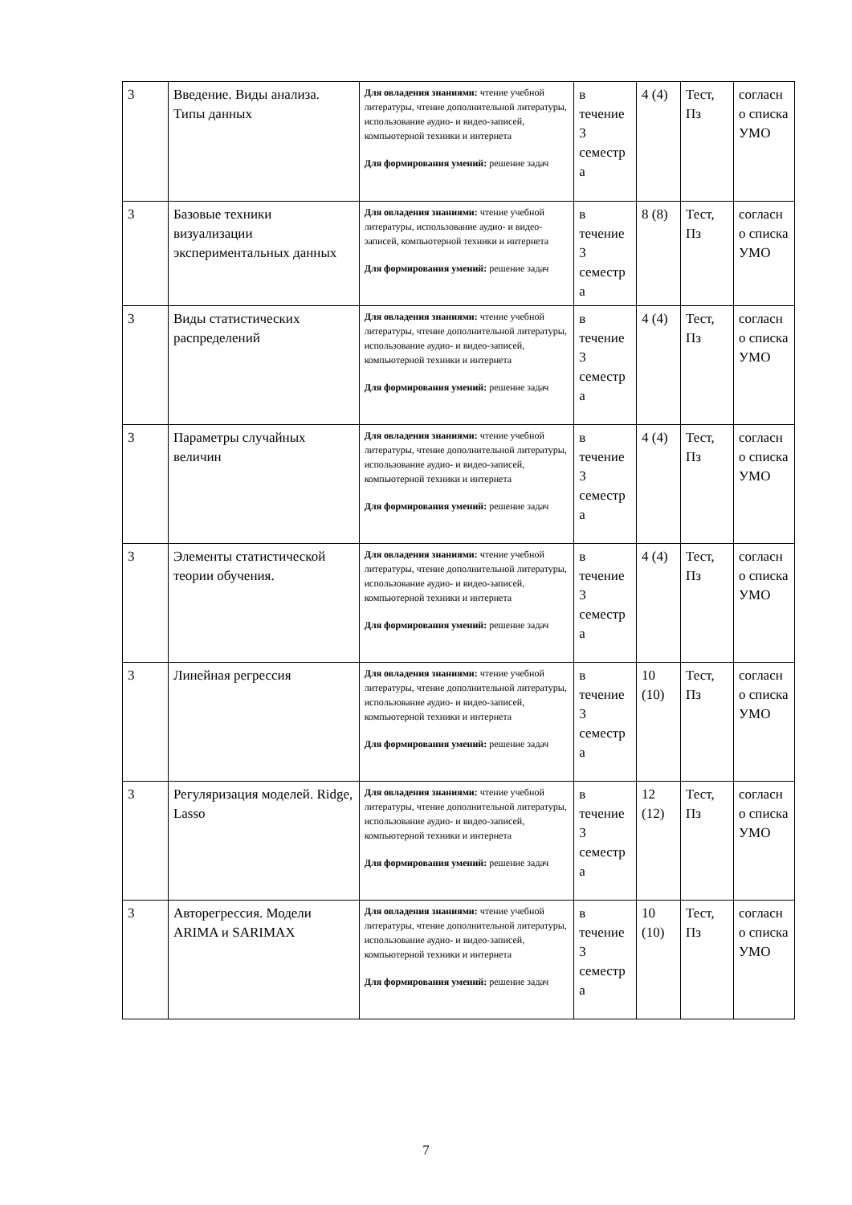| 3 | Введение. Виды анализа. Типы данных | Для овладения знаниями: чтение учебной литературы, чтение дополнительной литературы, использование аудио- и видео-записей, компьютерной техники и интернета Для формирования умений: решение задач | в течение 3 семестр а | 4 (4) | Тест, Пз | согласн о списка УМО |
| 3 | Базовые техники визуализации экспериментальных данных | Для овладения знаниями: чтение учебной литературы, использование аудио- и видео-записей, компьютерной техники и интернета Для формирования умений: решение задач | в течение 3 семестр а | 8 (8) | Тест, Пз | согласн о списка УМО |
| 3 | Виды статистических распределений | Для овладения знаниями: чтение учебной литературы, чтение дополнительной литературы, использование аудио- и видео-записей, компьютерной техники и интернета Для формирования умений: решение задач | в течение 3 семестр а | 4 (4) | Тест, Пз | согласн о списка УМО |
| 3 | Параметры случайных величин | Для овладения знаниями: чтение учебной литературы, чтение дополнительной литературы, использование аудио- и видео-записей, компьютерной техники и интернета Для формирования умений: решение задач | в течение 3 семестр а | 4 (4) | Тест, Пз | согласн о списка УМО |
| 3 | Элементы статистической теории обучения. | Для овладения знаниями: чтение учебной литературы, чтение дополнительной литературы, использование аудио- и видео-записей, компьютерной техники и интернета Для формирования умений: решение задач | в течение 3 семестр а | 4 (4) | Тест, Пз | согласн о списка УМО |
| 3 | Линейная регрессия | Для овладения знаниями: чтение учебной литературы, чтение дополнительной литературы, использование аудио- и видео-записей, компьютерной техники и интернета Для формирования умений: решение задач | в течение 3 семестр а | 10 (10) | Тест, Пз | согласн о списка УМО |
| 3 | Регуляризация моделей. Ridge, Lasso | Для овладения знаниями: чтение учебной литературы, чтение дополнительной литературы, использование аудио- и видео-записей, компьютерной техники и интернета Для формирования умений: решение задач | в течение 3 семестр а | 12 (12) | Тест, Пз | согласн о списка УМО |
| 3 | Авторегрессия. Модели ARIMA и SARIMAX | Для овладения знаниями: чтение учебной литературы, чтение дополнительной литературы, использование аудио- и видео-записей, компьютерной техники и интернета Для формирования умений: решение задач | в течение 3 семестр а | 10 (10) | Тест, Пз | согласн о списка УМО |
7